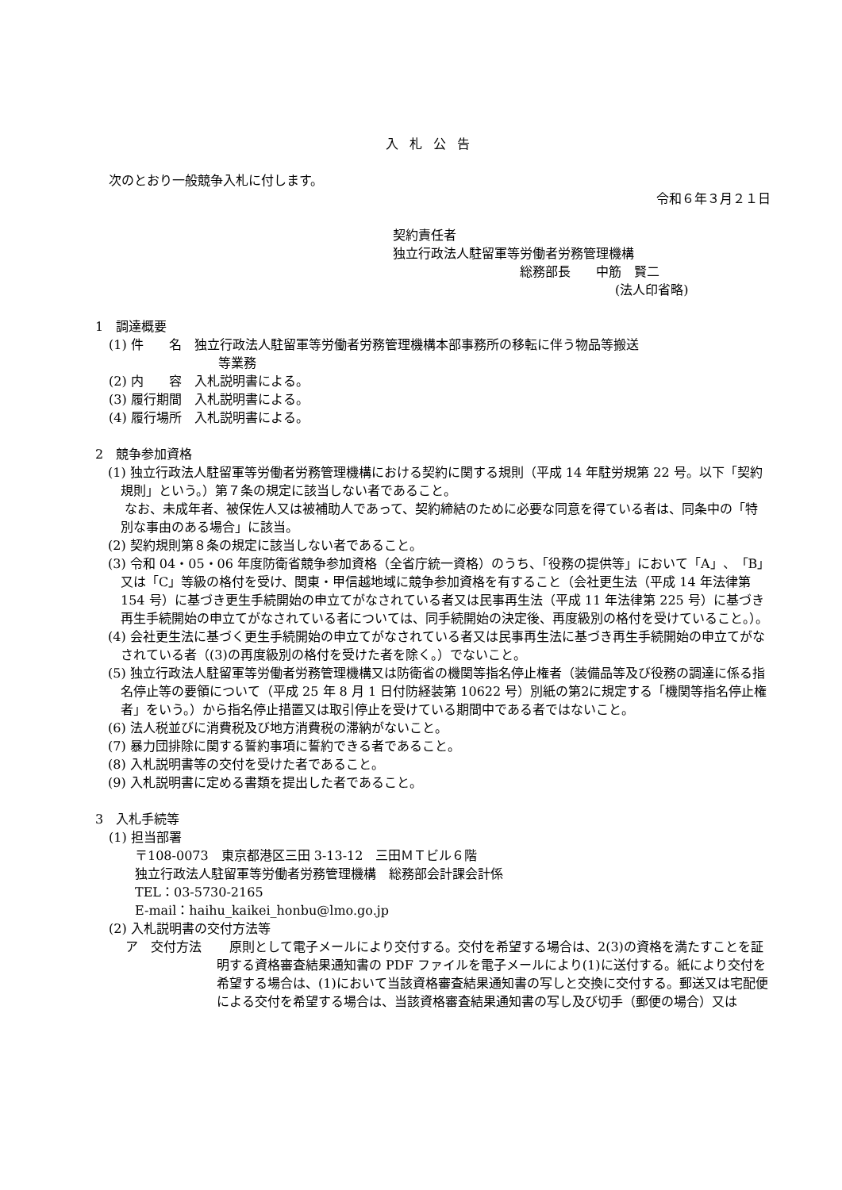入札公告
次のとおり一般競争入札に付します。
令和６年３月２１日
契約責任者
独立行政法人駐留軍等労働者労務管理機構
総務部長　　中筋　賢二
(法人印省略)
1　調達概要
(1) 件　　名　独立行政法人駐留軍等労働者労務管理機構本部事務所の移転に伴う物品等搬送
等業務
(2) 内　　容　入札説明書による。
(3) 履行期間　入札説明書による。
(4) 履行場所　入札説明書による。
2　競争参加資格
(1) 独立行政法人駐留軍等労働者労務管理機構における契約に関する規則（平成 14 年駐労規第 22 号。以下「契約規則」という。）第７条の規定に該当しない者であること。
　 なお、未成年者、被保佐人又は被補助人であって、契約締結のために必要な同意を得ている者は、同条中の「特別な事由のある場合」に該当。
(2) 契約規則第８条の規定に該当しない者であること。
(3) 令和 04・05・06 年度防衛省競争参加資格（全省庁統一資格）のうち、「役務の提供等」において「A」、「B」又は「C」等級の格付を受け、関東・甲信越地域に競争参加資格を有すること（会社更生法（平成 14 年法律第 154 号）に基づき更生手続開始の申立てがなされている者又は民事再生法（平成 11 年法律第 225 号）に基づき再生手続開始の申立てがなされている者については、同手続開始の決定後、再度級別の格付を受けていること。）。
(4) 会社更生法に基づく更生手続開始の申立てがなされている者又は民事再生法に基づき再生手続開始の申立てがなされている者（(3)の再度級別の格付を受けた者を除く。）でないこと。
(5) 独立行政法人駐留軍等労働者労務管理機構又は防衛省の機関等指名停止権者（装備品等及び役務の調達に係る指名停止等の要領について（平成 25 年 8 月 1 日付防経装第 10622 号）別紙の第2に規定する「機関等指名停止権者」をいう。）から指名停止措置又は取引停止を受けている期間中である者ではないこと。
(6) 法人税並びに消費税及び地方消費税の滞納がないこと。
(7) 暴力団排除に関する誓約事項に誓約できる者であること。
(8) 入札説明書等の交付を受けた者であること。
(9) 入札説明書に定める書類を提出した者であること。
3　入札手続等
(1) 担当部署
〒108-0073　東京都港区三田 3-13-12　三田ＭＴビル６階
独立行政法人駐留軍等労働者労務管理機構　総務部会計課会計係
TEL：03-5730-2165
E-mail：haihu_kaikei_honbu@lmo.go.jp
(2) 入札説明書の交付方法等
ア　交付方法 原則として電子メールにより交付する。交付を希望する場合は、2(3)の資格を満たすことを証明する資格審査結果通知書の PDF ファイルを電子メールにより(1)に送付する。紙により交付を希望する場合は、(1)において当該資格審査結果通知書の写しと交換に交付する。郵送又は宅配便による交付を希望する場合は、当該資格審査結果通知書の写し及び切手（郵便の場合）又は